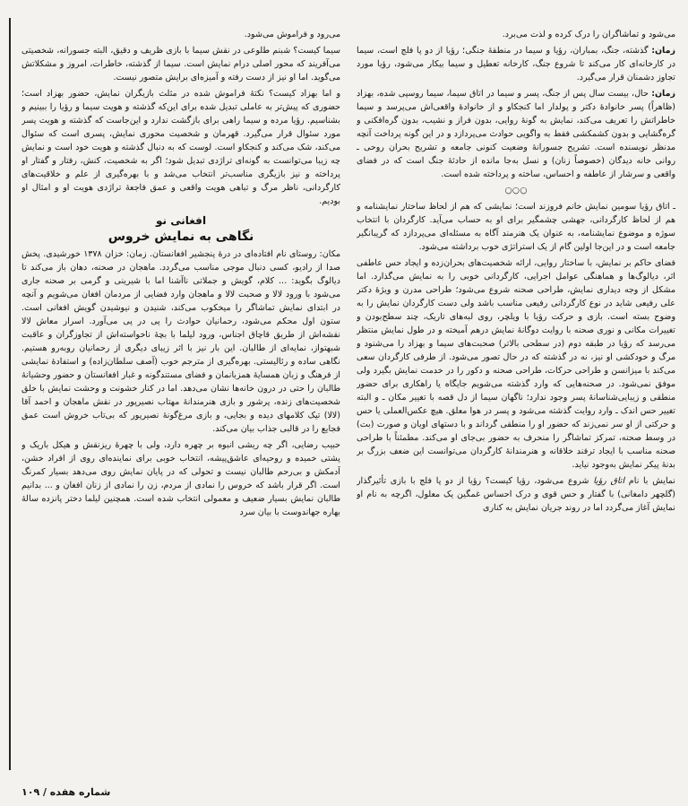می‌شود و تماشاگران را درک کرده و لذت می‌برد.
زمان: گذشته، جنگ، بمباران، رؤیا و سیما در منطقهٔ جنگی؛ رؤیا از دو پا فلج است، سیما در کارخانه‌ای کار می‌کند تا شروع جنگ، کارخانه تعطیل و سیما بیکار می‌شود، رؤیا مورد تجاوز دشمنان قرار می‌گیرد.
زمان: حال، بیست سال پس از جنگ، پسر و سیما در اتاق سیما، سیما روسپی شده، بهزاد (ظاهراً) پسر خانوادهٔ دکتر و پولدار اما کنجکاو و از خانوادهٔ واقعی‌اش می‌پرسد و سیما خاطراتش را تعریف می‌کند، نمایش به گونهٔ روایی، بدون فراز و نشیب، بدون گره‌افکنی و گره‌گشایی و بدون کشمکشی فقط به واگویی حوادث می‌پردازد و در این گونه پرداخت آنچه مدنظر نویسنده است. تشریح جسورانهٔ وضعیت کنونی جامعه و تشریح بحران روحی ـ روانی خانه دیدگان (خصوصاً زنان) و نسل به‌جا مانده از حادثهٔ جنگ است که در فضای واقعی و سرشار از عاطفه و احساس، ساخته و پرداخته شده است.
○○○
ـ اتاق رؤیا سومین نمایش خانم فروزند است؛ نمایشی که هم از لحاظ ساختار نمایشنامه و هم از لحاظ کارگردانی، جهشی چشمگیر برای او به حساب می‌آید. کارگردان با انتخاب سوژه و موضوع نمایشنامه، به عنوان یک هنرمند آگاه به مسئله‌ای می‌پردازد که گریبانگیر جامعه است و در این‌جا اولین گام از یک استراتژی خوب برداشته می‌شود.
فضای حاکم بر نمایش، با ساختار روایی، ارائه شخصیت‌های بحران‌زده و ایجاد حس عاطفی اثر، دیالوگ‌ها و هماهنگی عوامل اجرایی، کارگردانی خوبی را به نمایش می‌گذارد. اما مشکل از وجه دیداری نمایش، طراحی صحنه شروع می‌شود؛ طراحی مدرن و ویژهٔ دکتر علی رفیعی شاید در نوع کارگردانی رفیعی مناسب باشد ولی دست کارگردان نمایش را به وضوح بسته است. بازی و حرکت رؤیا با ویلچر، روی لبه‌های تاریک، چند سطح‌بودن و تغییرات مکانی و نوری صحنه با روایت دوگانهٔ نمایش درهم آمیخته و در طول نمایش منتظر می‌رسد که رؤیا در طبقه دوم (در سطحی بالاتر) صحبت‌های سیما و بهزاد را می‌شنود و مرگ و خودکشی او نیز، نه در گذشته که در حال تصور می‌شود. از طرفی کارگردان سعی می‌کند با میزانسن و طراحی حرکات، طراحی صحنه و دکور را در خدمت نمایش بگیرد ولی موفق نمی‌شود. در صحنه‌هایی که وارد گذشته می‌شویم جایگاه یا راهکاری برای حضور منطقی و زیبایی‌شناسانهٔ پسر وجود ندارد؛ ناگهان سیما از دل قصه با تغییر مکان ـ و البته تغییر حس اندک ـ وارد روایت گذشته می‌شود و پسر در هوا معلق. هیچ عکس‌العملی یا حس و حرکتی از او سر نمی‌زند که حضور او را منطقی گرداند و با دستهای اویان و صورت (بت) در وسط صحنه، تمرکز تماشاگر را منحرف به حضور بی‌جای او می‌کند. مطمئناً با طراحی صحنه مناسب با ایجاد ترفند خلاقانه و هنرمندانهٔ کارگردان می‌توانست این ضعف بزرگ بر بدنهٔ پیکر نمایش به‌وجود نیاید.
نمایش با نام اتاق رؤیا شروع می‌شود، رؤیا کیست؟ رؤیا از دو پا فلج با بازی تأثیرگذار (گلچهر دامغانی) با گفتار و حس قوی و درک احساس غمگین یک معلول، اگرچه به نام او نمایش آغاز می‌گردد اما در روند جریان نمایش به کناری
می‌رود و فراموش می‌شود.
سیما کیست؟ شبنم طلوعی در نقش سیما با بازی ظریف و دقیق، البته جسورانه، شخصیتی می‌آفریند که محور اصلی درام نمایش است. سیما از گذشته، خاطرات، امروز و مشکلاتش می‌گوید. اما او نیز از دست رفته و آمیزه‌ای برایش متصور نیست.
و اما بهزاد کیست؟ نکتهٔ فراموش شده در مثلث بازیگران نمایش، حضور بهزاد است؛ حضوری که پیش‌تر به عاملی تبدیل شده برای این‌که گذشته و هویت سیما و رؤیا را ببینیم و بشناسیم. رؤیا مرده و سیما راهی برای بازگشت ندارد و این‌جاست که گذشته و هویت پسر مورد سئوال قرار می‌گیرد. قهرمان و شخصیت محوری نمایش، پسری است که سئوال می‌کند، شک می‌کند و کنجکاو است. لوست که به دنبال گذشته و هویت خود است و نمایش چه زیبا می‌توانست به گونه‌ای تراژدی تبدیل شود؛ اگر به شخصیت، کنش، رفتار و گفتار او پرداخته و نیز بازیگری مناسب‌تر انتخاب می‌شد و با بهره‌گیری از علم و خلاقیت‌های کارگردانی، ناظر مرگ و تباهی هویت واقعی و عمق فاجعهٔ تراژدی هویت او و امثال او بودیم.
افغانی نو
نگاهی به نمایش خروس
مکان: روستای نام افتاده‌ای در درهٔ پنجشیر افغانستان. زمان: خزان ۱۳۷۸ خورشیدی. پخش صدا از رادیو، کسی دنبال موجی مناسب می‌گردد. ماهجان در صحنه، دهان باز می‌کند تا دیالوگ بگوید: ... کلام، گویش و جملاتی ناآشنا اما با شیرینی و گرمی بر صحنه جاری می‌شود با ورود لالا و صحبت لالا و ماهجان وارد فضایی از مردمان افغان می‌شویم و آنچه در ابتدای نمایش تماشاگر را میخکوب می‌کند، شنیدن و نیوشیدن گویش افغانی است. ستون اول محکم می‌شود، رحمانیان حوادث را پی در پی می‌آورد. اسرار معاش لالا نقشه‌اش از طریق قاچاق اجناس، ورود لیلما با بچهٔ ناخواسته‌اش از تجاوزگران و عاقبت شبهتواز، نمایه‌ای از طالبان. این بار نیز با اثر زیبای دیگری از رحمانیان روبه‌رو هستیم. نگاهی ساده و رئالیستی. بهره‌گیری از مترجم خوب (آصف سلطان‌زاده) و استفادهٔ نمایشی از فرهنگ و زبان همسایهٔ همزبانمان و فضای مستندگونه و غبار افغانستان و حضور وحشیانهٔ طالبان را حتی در درون خانه‌ها نشان می‌دهد. اما در کنار خشونت و وحشت نمایش با خلق شخصیت‌های زنده، پرشور و بازی هنرمندانهٔ مهتاب نصیرپور در نقش ماهجان و احمد آقا (لالا) تیک کلامهای دیده و بجایی، و بازی مرغ‌گونهٔ نصیرپور که بی‌تاب خروش است عمق فجایع را در قالبی جذاب بیان می‌کند.
حبیب رضایی، اگر چه ریشی انبوه بر چهره دارد، ولی با چهرهٔ ریزنقش و هیکل باریک و پشتی خمیده و روحیه‌ای عاشق‌پیشه، انتخاب خوبی برای نماینده‌ای روی از افراد خشن، آدمکش و بی‌رحم طالبان نیست و تحولی که در پایان نمایش روی می‌دهد بسیار کمرنگ است. اگر قرار باشد که خروس را نمادی از مردم، زن را نمادی از زنان افغان و ... بدانیم طالبان نمایش بسیار ضعیف و معمولی انتخاب شده است. همچنین لیلما دختر پانزده سالهٔ بهاره جهاندوست با بیان سرد
شماره هفده / ۱۰۹